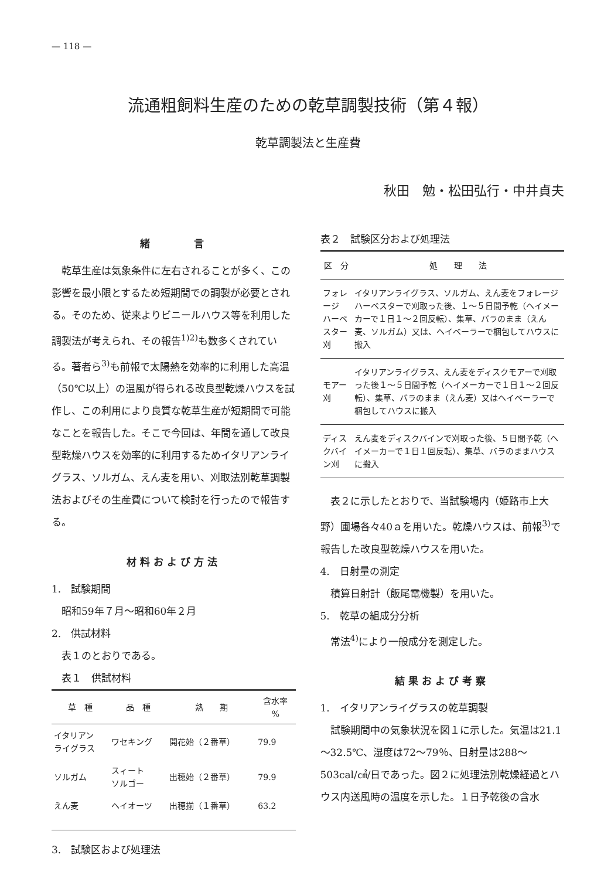— 118 —
流通粗飼料生産のための乾草調製技術（第４報）
乾草調製法と生産費
秋田　勉・松田弘行・中井貞夫
緒　　　言
乾草生産は気象条件に左右されることが多く、この影響を最小限とするため短期間での調製が必要とされる。そのため、従来よりビニールハウス等を利用した調製法が考えられ、その報告<sup>1)2)</sup>も数多くされている。著者ら<sup>3)</sup>も前報で太陽熱を効率的に利用した高温（50℃以上）の温風が得られる改良型乾燥ハウスを試作し、この利用により良質な乾草生産が短期間で可能なことを報告した。そこで今回は、年間を通して改良型乾燥ハウスを効率的に利用するためイタリアンライグラス、ソルガム、えん麦を用い、刈取法別乾草調製法およびその生産費について検討を行ったので報告する。
材料および方法
1.　試験期間
昭和59年７月～昭和60年２月
2.　供試材料
表１のとおりである。
表１　供試材料
| 草 種 | 品 種 | 熟 期 | 含水率 % |
| --- | --- | --- | --- |
| イタリアン ライグラス | ワセキング | 開花始（２番草） | 79.9 |
| ソルガム | スィート ソルゴー | 出穂始（２番草） | 79.9 |
| えん麦 | ヘイオーツ | 出穂揃（１番草） | 63.2 |
3.　試験区および処理法
表２　試験区分および処理法
| 区 分 | 処 理 法 |
| --- | --- |
| フォレージ ハーベスター刈 | イタリアンライグラス、ソルガム、えん麦をフォレージハーベスターで刈取った後、１～５日間予乾（ヘイメーカーで１日１～２回反転）、集草、バラのまま（えん麦、ソルガム）又は、ヘイベーラーで梱包してハウスに搬入 |
| モアー刈 | イタリアンライグラス、えん麦をディスクモアーで刈取った後１～５日間予乾（ヘイメーカーで１日１～２回反転）、集草、バラのまま（えん麦）又はヘイベーラーで梱包してハウスに搬入 |
| ディスクバイン刈 | えん麦をディスクバインで刈取った後、５日間予乾（ヘイメーカーで１日１回反転）、集草、バラのままハウスに搬入 |
表２に示したとおりで、当試験場内（姫路市上大野）圃場各々40ａを用いた。乾燥ハウスは、前報<sup>3)</sup>で報告した改良型乾燥ハウスを用いた。
4.　日射量の測定
積算日射計（飯尾電機製）を用いた。
5.　乾草の組成分分析
常法<sup>4)</sup>により一般成分を測定した。
結果および考察
1.　イタリアンライグラスの乾草調製
試験期間中の気象状況を図１に示した。気温は21.1～32.5℃、湿度は72～79％、日射量は288～503cal/㎠/日であった。図２に処理法別乾燥経過とハウス内送風時の温度を示した。１日予乾後の含水